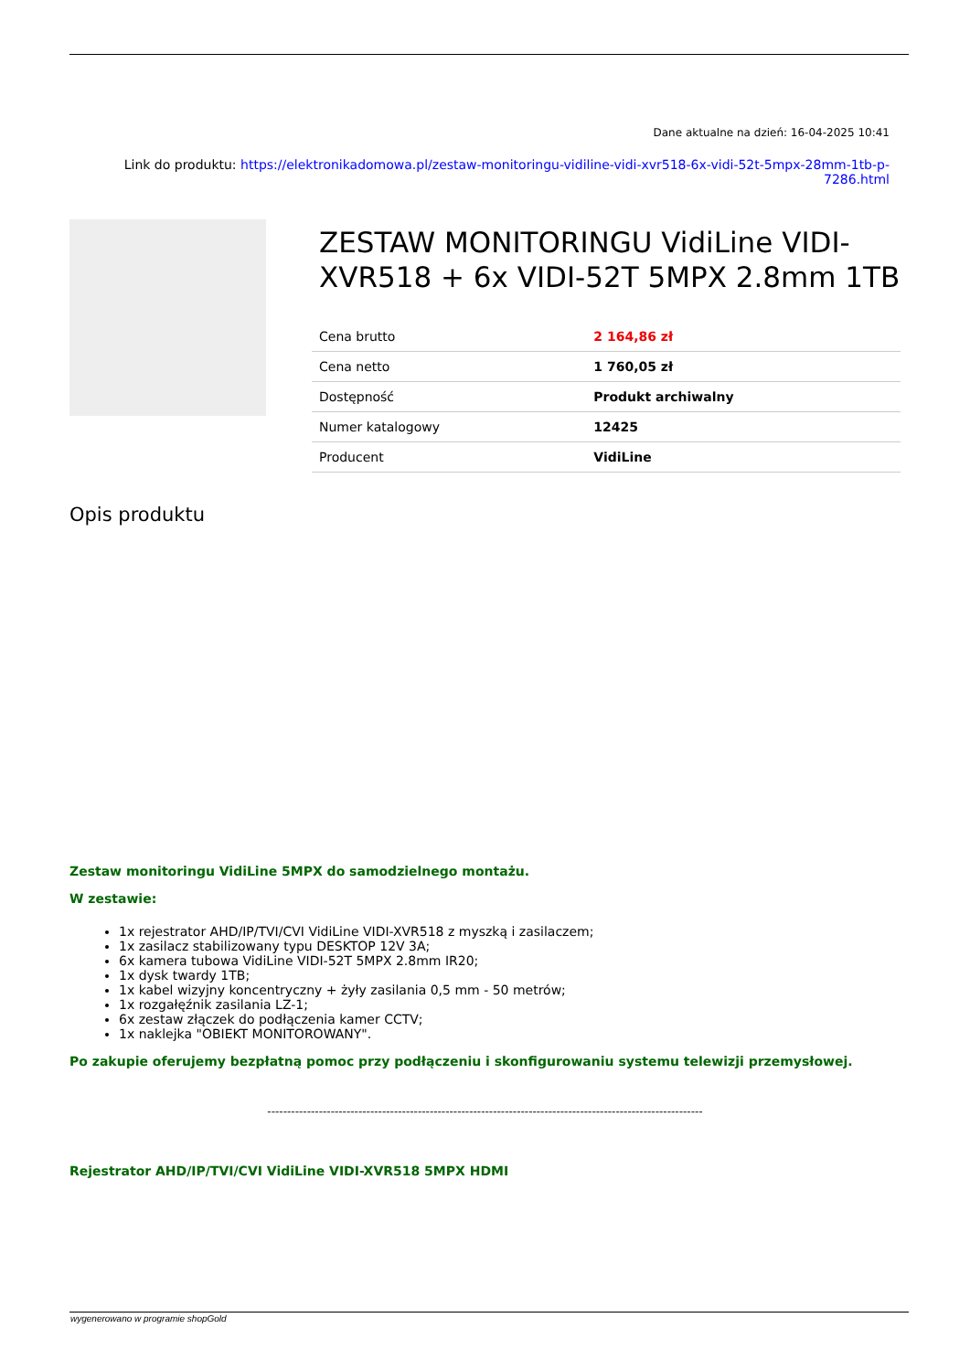Dane aktualne na dzień: 16-04-2025 10:41
Link do produktu: https://elektronikadomowa.pl/zestaw-monitoringu-vidiline-vidi-xvr518-6x-vidi-52t-5mpx-28mm-1tb-p-7286.html
ZESTAW MONITORINGU VidiLine VIDI-XVR518 + 6x VIDI-52T 5MPX 2.8mm 1TB
| Cena brutto | 2 164,86 zł |
| Cena netto | 1 760,05 zł |
| Dostępność | Produkt archiwalny |
| Numer katalogowy | 12425 |
| Producent | VidiLine |
Opis produktu
Zestaw monitoringu VidiLine 5MPX do samodzielnego montażu.
W zestawie:
1x rejestrator AHD/IP/TVI/CVI VidiLine VIDI-XVR518 z myszką i zasilaczem;
1x zasilacz stabilizowany typu DESKTOP 12V 3A;
6x kamera tubowa VidiLine VIDI-52T 5MPX 2.8mm IR20;
1x dysk twardy 1TB;
1x kabel wizyjny koncentryczny + żyły zasilania 0,5 mm - 50 metrów;
1x rozgałęźnik zasilania LZ-1;
6x zestaw złączek do podłączenia kamer CCTV;
1x naklejka "OBIEKT MONITOROWANY".
Po zakupie oferujemy bezpłatną pomoc przy podłączeniu i skonfigurowaniu systemu telewizji przemysłowej.
--------------------------------------------------------------------------------------------------------------
Rejestrator AHD/IP/TVI/CVI VidiLine VIDI-XVR518 5MPX HDMI
wygenerowano w programie shopGold